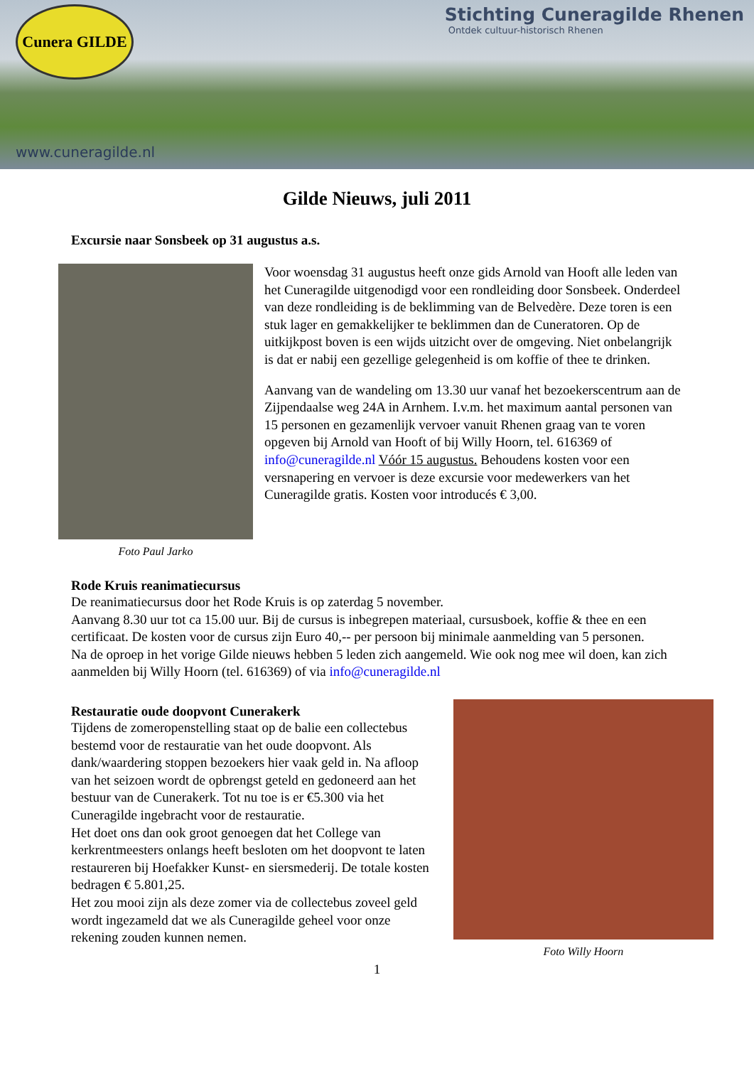Cunera GILDE
Stichting Cuneragilde Rhenen
Ontdek cultuur-historisch Rhenen
www.cuneragilde.nl
Gilde Nieuws, juli 2011
Excursie naar Sonsbeek op 31 augustus a.s.
Foto Paul Jarko
Voor woensdag 31 augustus heeft onze gids Arnold van Hooft alle leden van het Cuneragilde uitgenodigd voor een rondleiding door Sonsbeek. Onderdeel van deze rondleiding is de beklimming van de Belvedère. Deze toren is een stuk lager en gemakkelijker te beklimmen dan de Cuneratoren. Op de uitkijkpost boven is een wijds uitzicht over de omgeving. Niet onbelangrijk is dat er nabij een gezellige gelegenheid is om koffie of thee te drinken.
Aanvang van de wandeling om 13.30 uur vanaf het bezoekerscentrum aan de Zijpendaalse weg 24A in Arnhem. I.v.m. het maximum aantal personen van 15 personen en gezamenlijk vervoer vanuit Rhenen graag van te voren opgeven bij Arnold van Hooft of bij Willy Hoorn, tel. 616369 of info@cuneragilde.nl Vóór 15 augustus. Behoudens kosten voor een versnapering en vervoer is deze excursie voor medewerkers van het Cuneragilde gratis. Kosten voor introducés € 3,00.
Rode Kruis reanimatiecursus
De reanimatiecursus door het Rode Kruis is op zaterdag 5 november.
Aanvang 8.30 uur tot ca 15.00 uur. Bij de cursus is inbegrepen materiaal, cursusboek, koffie & thee en een certificaat. De kosten voor de cursus zijn Euro 40,-- per persoon bij minimale aanmelding van 5 personen.
Na de oproep in het vorige Gilde nieuws hebben 5 leden zich aangemeld. Wie ook nog mee wil doen, kan zich aanmelden bij Willy Hoorn (tel. 616369) of via info@cuneragilde.nl
Restauratie oude doopvont Cunerakerk
Tijdens de zomeropenstelling staat op de balie een collectebus bestemd voor de restauratie van het oude doopvont. Als dank/waardering stoppen bezoekers hier vaak geld in. Na afloop van het seizoen wordt de opbrengst geteld en gedoneerd aan het bestuur van de Cunerakerk. Tot nu toe is er €5.300 via het Cuneragilde ingebracht voor de restauratie.
Het doet ons dan ook groot genoegen dat het College van kerkrentmeesters onlangs heeft besloten om het doopvont te laten restaureren bij Hoefakker Kunst- en siersmederij. De totale kosten bedragen € 5.801,25.
Het zou mooi zijn als deze zomer via de collectebus zoveel geld wordt ingezameld dat we als Cuneragilde geheel voor onze rekening zouden kunnen nemen.
Foto Willy Hoorn
1